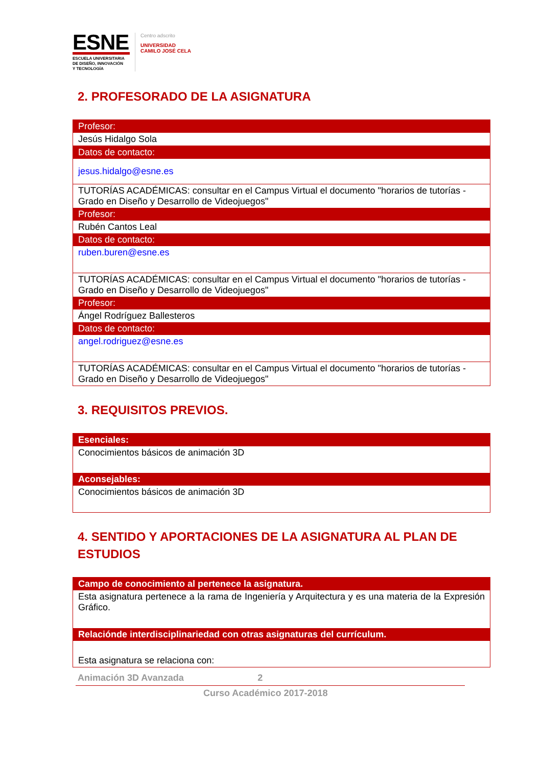ESNE
ESCUELA UNIVERSITARIA
DE DISEÑO, INNOVACIÓN
Y TECNOLOGÍA
Centro adscrito
UNIVERSIDAD
CAMILO JOSÉ CELA
2. PROFESORADO DE LA ASIGNATURA
| Profesor: |
| Jesús Hidalgo Sola |
| Datos de contacto: |
| jesus.hidalgo@esne.es |
| TUTORÍAS ACADÉMICAS: consultar en el Campus Virtual el documento "horarios de tutorías - Grado en Diseño y Desarrollo de Videojuegos" |
| Profesor: |
| Rubén Cantos Leal |
| Datos de contacto: |
| ruben.buren@esne.es |
| TUTORÍAS ACADÉMICAS: consultar en el Campus Virtual el documento "horarios de tutorías - Grado en Diseño y Desarrollo de Videojuegos" |
| Profesor: |
| Ángel Rodríguez Ballesteros |
| Datos de contacto: |
| angel.rodriguez@esne.es |
| TUTORÍAS ACADÉMICAS: consultar en el Campus Virtual el documento "horarios de tutorías - Grado en Diseño y Desarrollo de Videojuegos" |
3. REQUISITOS PREVIOS.
| Esenciales: |
| Conocimientos básicos de animación 3D |
| Aconsejables: |
| Conocimientos básicos de animación 3D |
4. SENTIDO Y APORTACIONES DE LA ASIGNATURA AL PLAN DE ESTUDIOS
| Campo de conocimiento al pertenece la asignatura. |
| Esta asignatura pertenece a la rama de Ingeniería y Arquitectura y es una materia de la Expresión Gráfico. |
| Relacióndе interdisciplinariedad con otras asignaturas del currículum. |
| Esta asignatura se relaciona con: |
Animación 3D Avanzada 2
Curso Académico 2017-2018